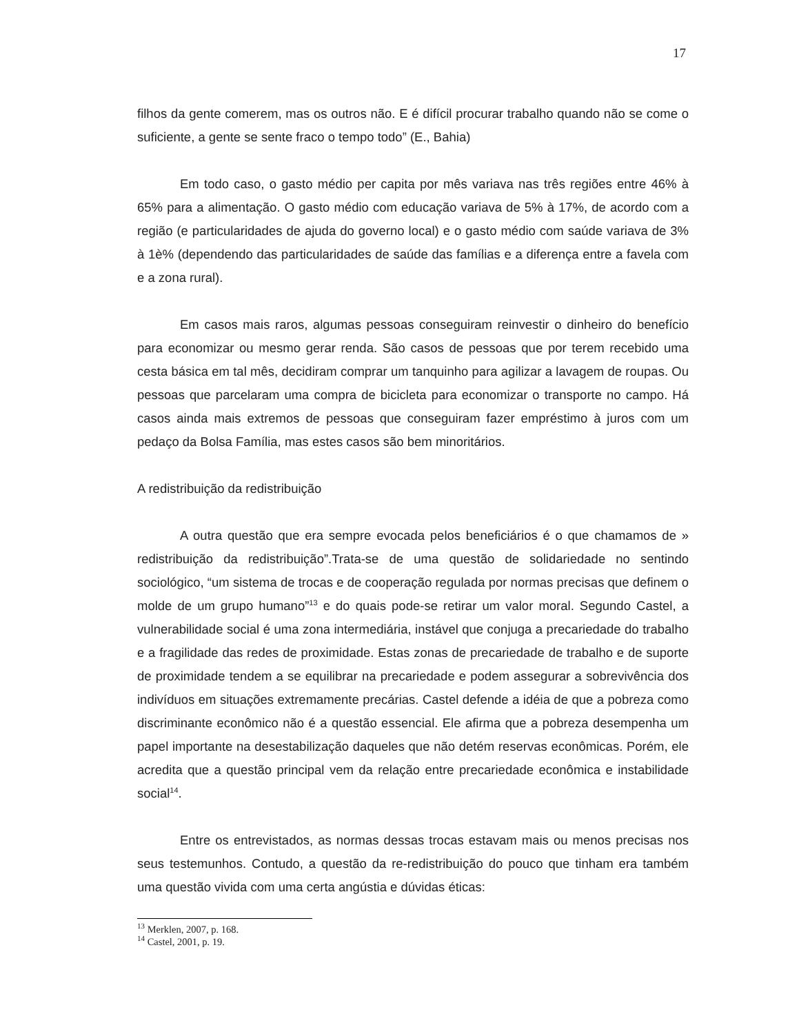17
filhos da gente comerem, mas os outros não. E é difícil procurar trabalho quando não se come o suficiente, a gente se sente fraco o tempo todo” (E., Bahia)
Em todo caso, o gasto médio per capita por mês variava nas três regiões entre 46% à 65% para a alimentação. O gasto médio com educação variava de 5% à 17%, de acordo com a região (e particularidades de ajuda do governo local) e o gasto médio com saúde variava de 3% à 1è% (dependendo das particularidades de saúde das famílias e a diferença entre a favela com e a zona rural).
Em casos mais raros, algumas pessoas conseguiram reinvestir o dinheiro do benefício para economizar ou mesmo gerar renda. São casos de pessoas que por terem recebido uma cesta básica em tal mês, decidiram comprar um tanquinho para agilizar a lavagem de roupas. Ou pessoas que parcelaram uma compra de bicicleta para economizar o transporte no campo. Há casos ainda mais extremos de pessoas que conseguiram fazer empréstimo à juros com um pedaço da Bolsa Família, mas estes casos são bem minoritários.
A redistribuição da redistribuição
A outra questão que era sempre evocada pelos beneficiários é o que chamamos de » redistribuição da redistribuição”.Trata-se de uma questão de solidariedade no sentindo sociológico, “um sistema de trocas e de cooperação regulada por normas precisas que definem o molde de um grupo humano”<sup>13</sup> e do quais pode-se retirar um valor moral. Segundo Castel, a vulnerabilidade social é uma zona intermediária, instável que conjuga a precariedade do trabalho e a fragilidade das redes de proximidade. Estas zonas de precariedade de trabalho e de suporte de proximidade tendem a se equilibrar na precariedade e podem assegurar a sobrevivência dos indivíduos em situações extremamente precárias. Castel defende a idéia de que a pobreza como discriminante econômico não é a questão essencial. Ele afirma que a pobreza desempenha um papel importante na desestabilização daqueles que não detém reservas econômicas. Porém, ele acredita que a questão principal vem da relação entre precariedade econômica e instabilidade social<sup>14</sup>.
Entre os entrevistados, as normas dessas trocas estavam mais ou menos precisas nos seus testemunhos. Contudo, a questão da re-redistribuição do pouco que tinham era também uma questão vivida com uma certa angústia e dúvidas éticas:
<sup>13</sup> Merklen, 2007, p. 168.
<sup>14</sup> Castel, 2001, p. 19.